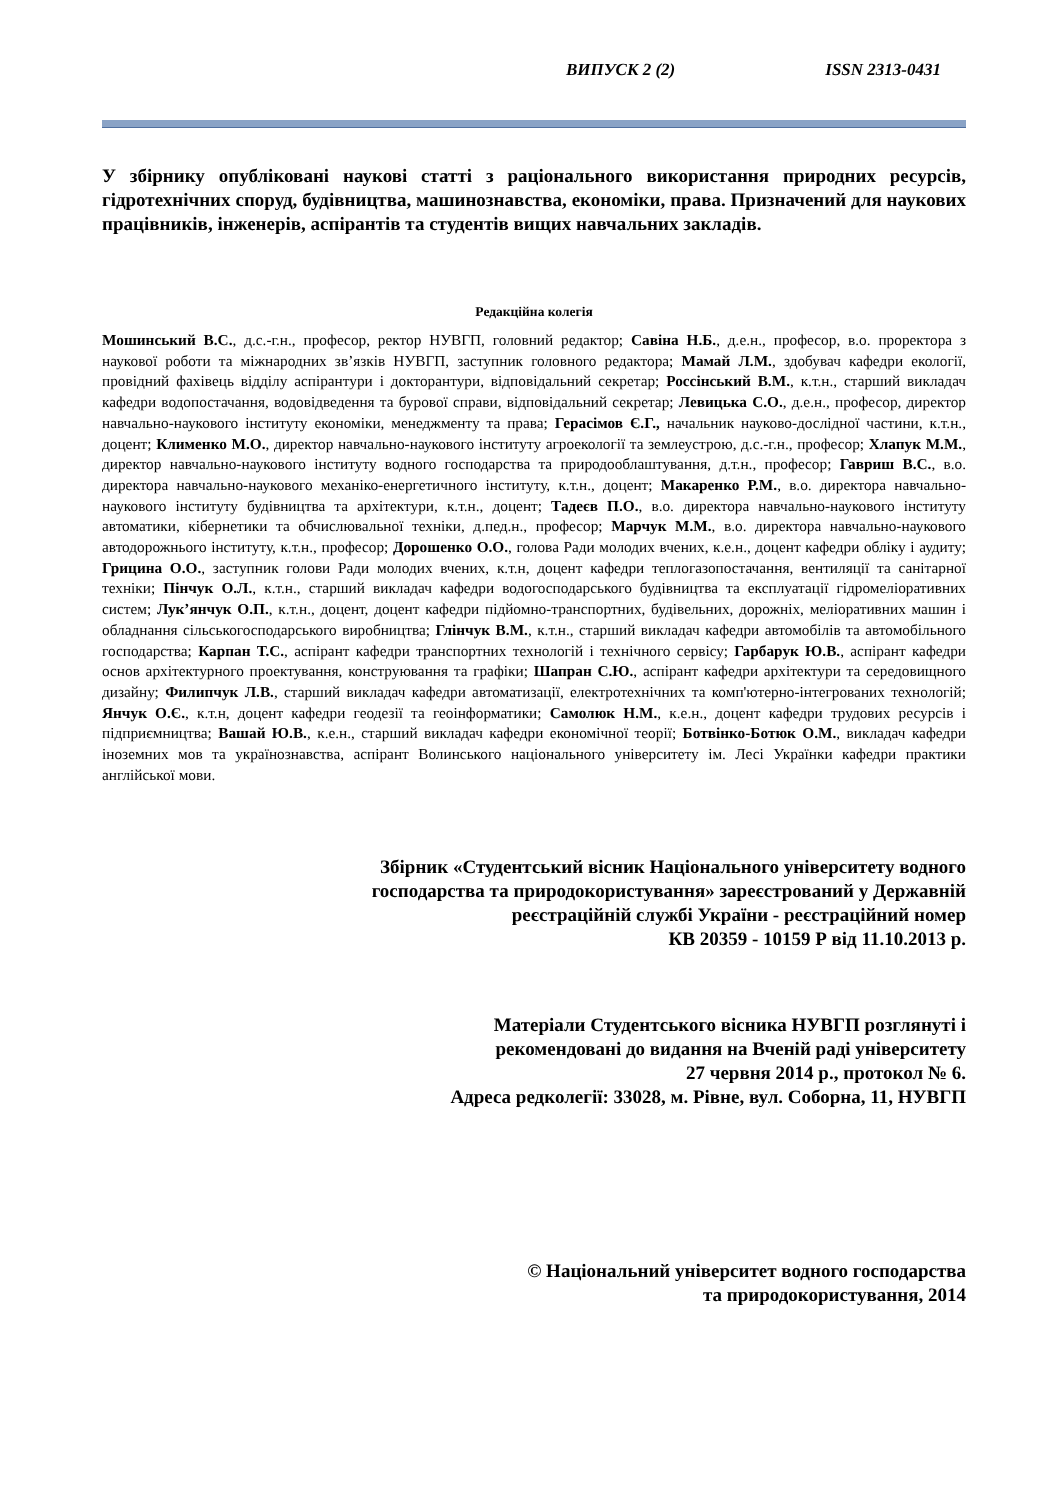ВИПУСК 2 (2) ISSN 2313-0431
У збірнику опубліковані наукові статті з раціонального використання природних ресурсів, гідротехнічних споруд, будівництва, машинознавства, економіки, права. Призначений для наукових працівників, інженерів, аспірантів та студентів вищих навчальних закладів.
Редакційна колегія
Мошинський В.С., д.с.-г.н., професор, ректор НУВГП, головний редактор; Савіна Н.Б., д.е.н., професор, в.о. проректора з наукової роботи та міжнародних зв’язків НУВГП, заступник головного редактора; Мамай Л.М., здобувач кафедри екології, провідний фахівець відділу аспірантури і докторантури, відповідальний секретар; Россінський В.М., к.т.н., старший викладач кафедри водопостачання, водовідведення та бурової справи, відповідальний секретар; Левицька С.О., д.е.н., професор, директор навчально-наукового інституту економіки, менеджменту та права; Герасімов Є.Г., начальник науково-дослідної частини, к.т.н., доцент; Клименко М.О., директор навчально-наукового інституту агроекології та землеустрою, д.с.-г.н., професор; Хлапук М.М., директор навчально-наукового інституту водного господарства та природооблаштування, д.т.н., професор; Гавриш В.С., в.о. директора навчально-наукового механіко-енергетичного інституту, к.т.н., доцент; Макаренко Р.М., в.о. директора навчально-наукового інституту будівництва та архітектури, к.т.н., доцент; Тадеєв П.О., в.о. директора навчально-наукового інституту автоматики, кібернетики та обчислювальної техніки, д.пед.н., професор; Марчук М.М., в.о. директора навчально-наукового автодорожнього інституту, к.т.н., професор; Дорошенко О.О., голова Ради молодих вчених, к.е.н., доцент кафедри обліку і аудиту; Грицина О.О., заступник голови Ради молодих вчених, к.т.н, доцент кафедри теплогазопостачання, вентиляції та санітарної техніки; Пінчук О.Л., к.т.н., старший викладач кафедри водогосподарського будівництва та експлуатації гідромеліоративних систем; Лук’янчук О.П., к.т.н., доцент, доцент кафедри підйомно-транспортних, будівельних, дорожніх, меліоративних машин і обладнання сільськогосподарського виробництва; Глінчук В.М., к.т.н., старший викладач кафедри автомобілів та автомобільного господарства; Карпан Т.С., аспірант кафедри транспортних технологій і технічного сервісу; Гарбарук Ю.В., аспірант кафедри основ архітектурного проектування, конструювання та графіки; Шапран С.Ю., аспірант кафедри архітектури та середовищного дизайну; Филипчук Л.В., старший викладач кафедри автоматизації, електротехнічних та комп'ютерно-інтегрованих технологій; Янчук О.Є., к.т.н, доцент кафедри геодезії та геоінформатики; Самолюк Н.М., к.е.н., доцент кафедри трудових ресурсів і підприємництва; Вашай Ю.В., к.е.н., старший викладач кафедри економічної теорії; Ботвінко-Ботюк О.М., викладач кафедри іноземних мов та українознавства, аспірант Волинського національного університету ім. Лесі Українки кафедри практики англійської мови.
Збірник «Студентський вісник Національного університету водного
господарства та природокористування» зареєстрований у Державній
реєстраційній службі України - реєстраційний номер
КВ 20359 - 10159 Р від 11.10.2013 р.
Матеріали Студентського вісника НУВГП розглянуті і
рекомендовані до видання на Вченій раді університету
27 червня 2014 р., протокол № 6.
Адреса редколегії: 33028, м. Рівне, вул. Соборна, 11, НУВГП
© Національний університет водного господарства
та природокористування, 2014